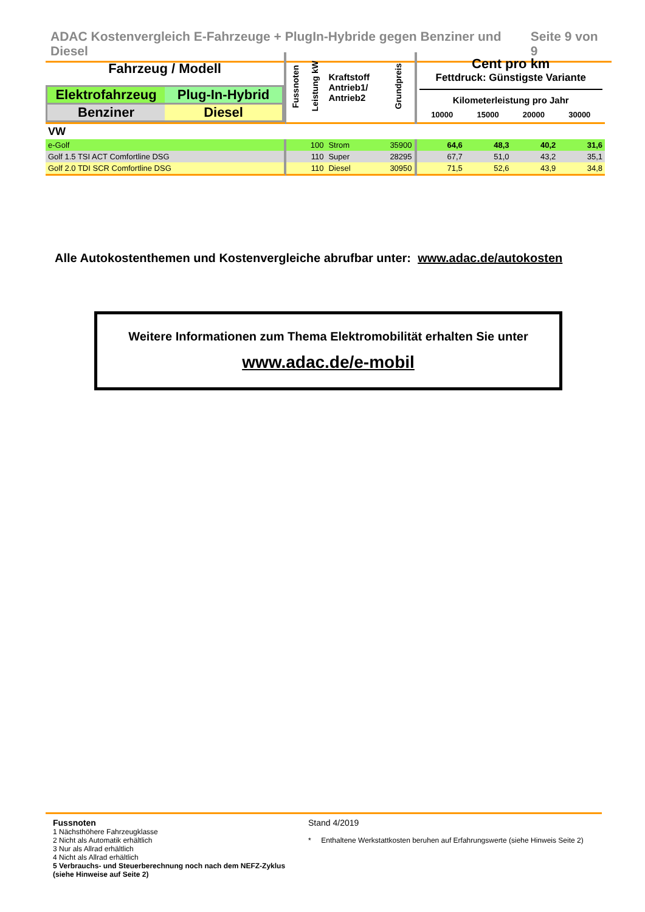ADAC Kostenvergleich E-Fahrzeuge + PlugIn-Hybride gegen Benziner und Diesel Seite 9 von 9
| Fahrzeug / Modell Elektrofahrzeug Plug-In-Hybrid Benziner Diesel | Fussnoten | Leistung kW | Kraftstoff Antrieb1/ Antrieb2 | Grundpreis | Cent pro km Fettdruck: Günstigste Variante Kilometerleistung pro Jahr 10000 15000 20000 30000 | | | |
| VW | | | | | | | | |
| e-Golf | | 100 | Strom | 35900 | 64,6 | 48,3 | 40,2 | 31,6 |
| Golf 1.5 TSI ACT Comfortline DSG | | 110 | Super | 28295 | 67,7 | 51,0 | 43,2 | 35,1 |
| Golf 2.0 TDI SCR Comfortline DSG | | 110 | Diesel | 30950 | 71,5 | 52,6 | 43,9 | 34,8 |
Alle Autokostenthemen und Kostenvergleiche abrufbar unter: www.adac.de/autokosten
Weitere Informationen zum Thema Elektromobilität erhalten Sie unter
www.adac.de/e-mobil
Fussnoten
1 Nächsthöhere Fahrzeugklasse
2 Nicht als Automatik erhältlich
3 Nur als Allrad erhältlich
4 Nicht als Allrad erhältlich
5 Verbrauchs- und Steuerberechnung noch nach dem NEFZ-Zyklus (siehe Hinweise auf Seite 2)
Stand 4/2019
* Enthaltene Werkstattkosten beruhen auf Erfahrungswerte (siehe Hinweis Seite 2)